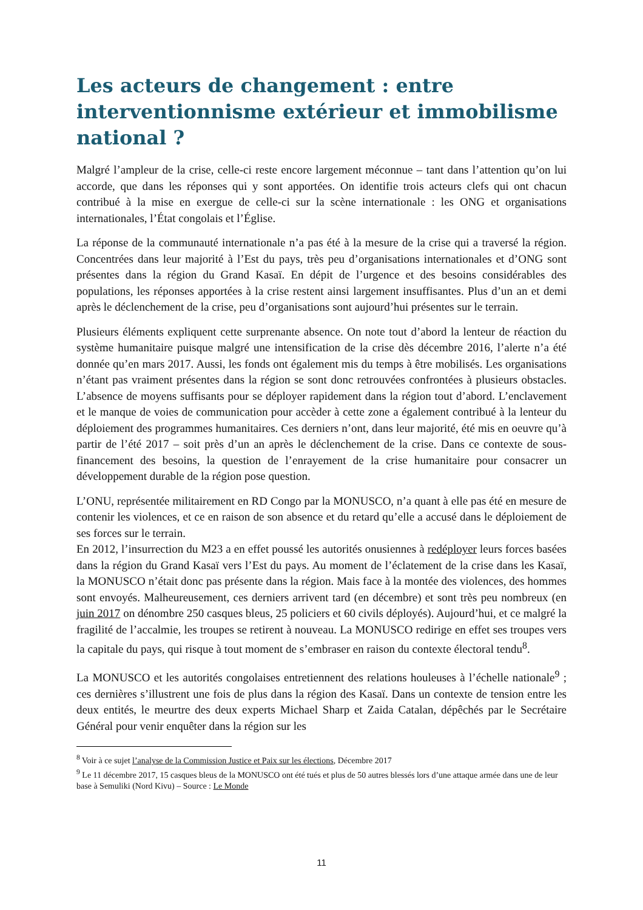Les acteurs de changement : entre interventionnisme extérieur et immobilisme national ?
Malgré l’ampleur de la crise, celle-ci reste encore largement méconnue – tant dans l’attention qu’on lui accorde, que dans les réponses qui y sont apportées. On identifie trois acteurs clefs qui ont chacun contribué à la mise en exergue de celle-ci sur la scène internationale : les ONG et organisations internationales, l’État congolais et l’Église.
La réponse de la communauté internationale n’a pas été à la mesure de la crise qui a traversé la région. Concentrées dans leur majorité à l’Est du pays, très peu d’organisations internationales et d’ONG sont présentes dans la région du Grand Kasaï. En dépit de l’urgence et des besoins considérables des populations, les réponses apportées à la crise restent ainsi largement insuffisantes. Plus d’un an et demi après le déclenchement de la crise, peu d’organisations sont aujourd’hui présentes sur le terrain.
Plusieurs éléments expliquent cette surprenante absence. On note tout d’abord la lenteur de réaction du système humanitaire puisque malgré une intensification de la crise dès décembre 2016, l’alerte n’a été donnée qu’en mars 2017. Aussi, les fonds ont également mis du temps à être mobilisés. Les organisations n’étant pas vraiment présentes dans la région se sont donc retrouvées confrontées à plusieurs obstacles. L’absence de moyens suffisants pour se déployer rapidement dans la région tout d’abord. L’enclavement et le manque de voies de communication pour accèder à cette zone a également contribué à la lenteur du déploiement des programmes humanitaires. Ces derniers n’ont, dans leur majorité, été mis en oeuvre qu’à partir de l’été 2017 – soit près d’un an après le déclenchement de la crise. Dans ce contexte de sous-financement des besoins, la question de l’enrayement de la crise humanitaire pour consacrer un développement durable de la région pose question.
L’ONU, représentée militairement en RD Congo par la MONUSCO, n’a quant à elle pas été en mesure de contenir les violences, et ce en raison de son absence et du retard qu’elle a accusé dans le déploiement de ses forces sur le terrain.
En 2012, l’insurrection du M23 a en effet poussé les autorités onusiennes à redéployer leurs forces basées dans la région du Grand Kasaï vers l’Est du pays. Au moment de l’éclatement de la crise dans les Kasaï, la MONUSCO n’était donc pas présente dans la région. Mais face à la montée des violences, des hommes sont envoyés. Malheureusement, ces derniers arrivent tard (en décembre) et sont très peu nombreux (en juin 2017 on dénombre 250 casques bleus, 25 policiers et 60 civils déployés). Aujourd’hui, et ce malgré la fragilité de l’accalmie, les troupes se retirent à nouveau. La MONUSCO redirige en effet ses troupes vers la capitale du pays, qui risque à tout moment de s’embraser en raison du contexte électoral tendu<sup>8</sup>.
La MONUSCO et les autorités congolaises entretiennent des relations houleuses à l’échelle nationale<sup>9</sup> ; ces dernières s’illustrent une fois de plus dans la région des Kasaï. Dans un contexte de tension entre les deux entités, le meurtre des deux experts Michael Sharp et Zaida Catalan, dépêchés par le Secrétaire Général pour venir enquêter dans la région sur les
<sup>8</sup> Voir à ce sujet l’analyse de la Commission Justice et Paix sur les élections, Décembre 2017
<sup>9</sup> Le 11 décembre 2017, 15 casques bleus de la MONUSCO ont été tués et plus de 50 autres blessés lors d’une attaque armée dans une de leur base à Semuliki (Nord Kivu) – Source : Le Monde
11